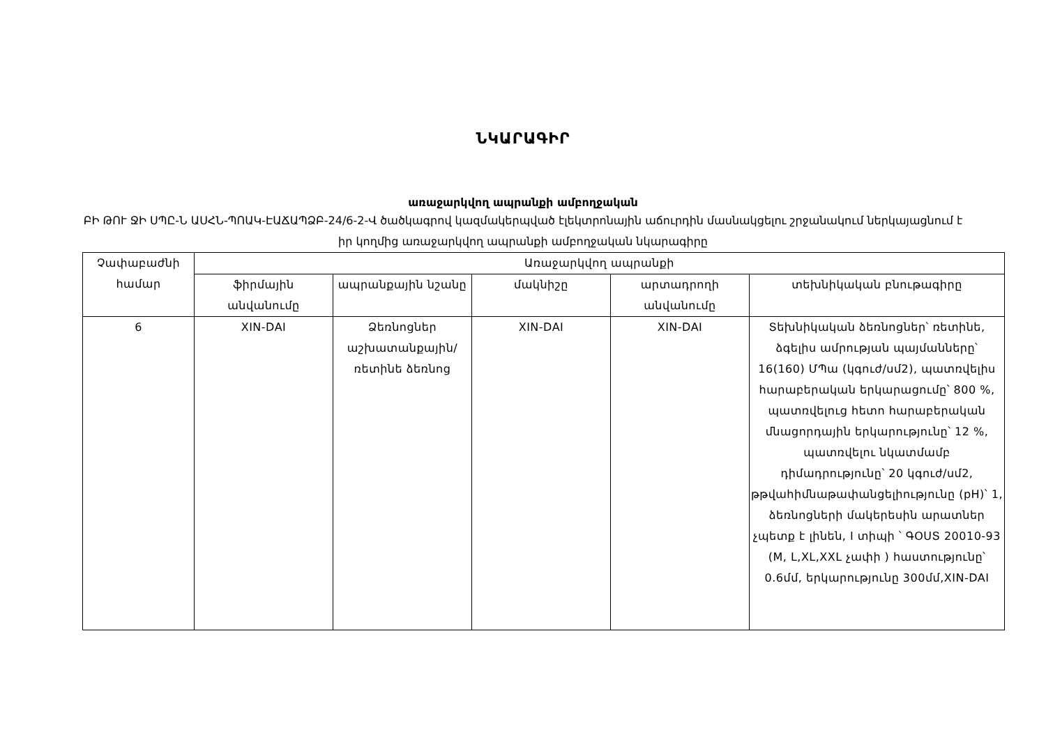ՆԿԱՐԱԳԻՐ
առաջարկվող ապրանքի ամբողջական
ԲԻ ԹՈՒ ՋԻ ՍՊԸ-Ն ԱՍՀՆ-ՊՈԱԿ-ԷԱՃԱՊՁԲ-24/6-2-Վ ծածկագրով կազմակերպված էլեկտրոնային աճուրդին մասնակցելու շրջանակում ներկայացնում է իր կողմից առաջարկվող ապրանքի ամբողջական նկարագիրը
| Չափաբաժնի համար | Առաջարկվող ապրանքի | | | | |
| --- | --- | --- | --- | --- | --- |
| | ֆիրմային անվանումը | ապրանքային նշանը | մակնիշը | արտադրողի անվանումը | տեխնիկական բնութագիրը |
| 6 | XIN-DAI | Ձեռնոցներ աշխատանքային/ռետինե ձեռնոց | XIN-DAI | XIN-DAI | Տեխնիկական ձեռնոցներ՝ ռետինե, ձգելիս ամրության պայմանները՝ 16(160) ՄՊա (կգուժ/սմ2), պատռվելիս հարաբերական երկարացումը՝ 800 %, պատռվելուց հետո հարաբերական մնացորդային երկարությունը՝ 12 %, պատռվելու նկատմամբ դիմադրությունը՝ 20 կգուժ/սմ2, թթվահիմնաթափանցելիությունը (pH)՝ 1, ձեռնոցների մակերեսին արատներ չպետք է լինեն, I տիպի ՝ ԳՕՍՏ 20010-93 (M, L,XL,XXL չափի ) հաստությունը՝ 0.6մմ, երկարությունը 300մմ,XIN-DAI |